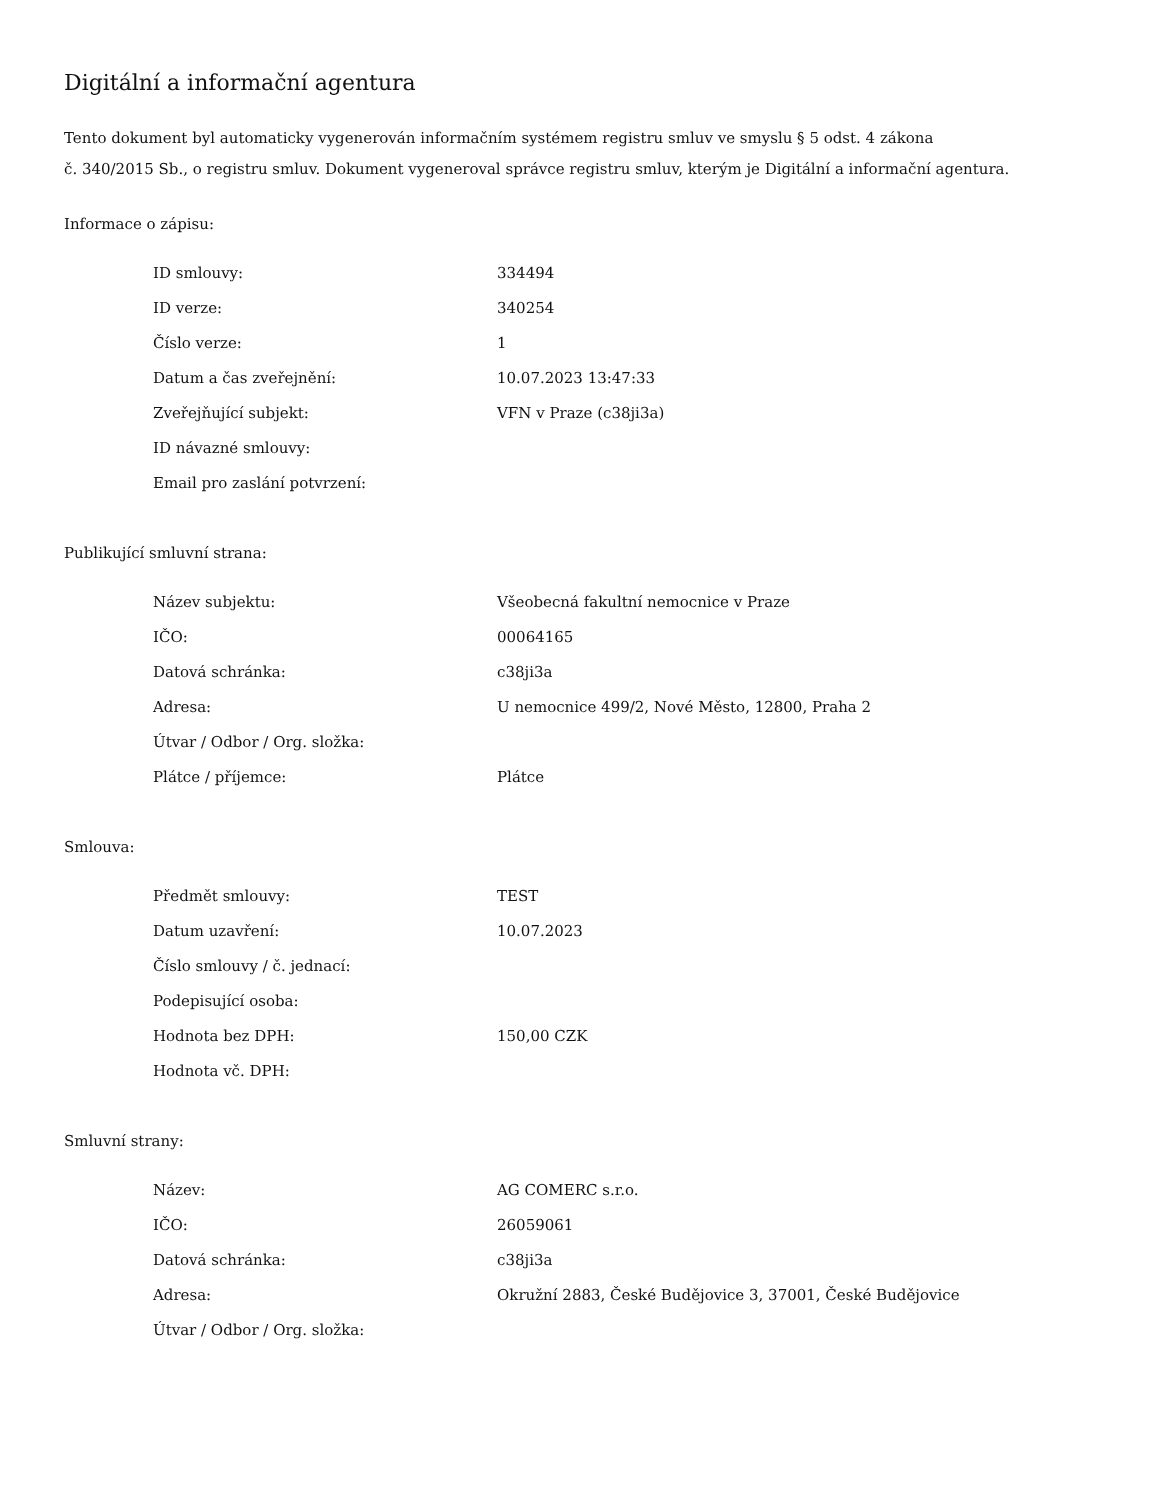Digitální a informační agentura
Tento dokument byl automaticky vygenerován informačním systémem registru smluv ve smyslu § 5 odst. 4 zákona
č. 340/2015 Sb., o registru smluv. Dokument vygeneroval správce registru smluv, kterým je Digitální a informační agentura.
Informace o zápisu:
| ID smlouvy: | 334494 |
| ID verze: | 340254 |
| Číslo verze: | 1 |
| Datum a čas zveřejnění: | 10.07.2023 13:47:33 |
| Zveřejňující subjekt: | VFN v Praze (c38ji3a) |
| ID návazné smlouvy: | |
| Email pro zaslání potvrzení: | |
Publikující smluvní strana:
| Název subjektu: | Všeobecná fakultní nemocnice v Praze |
| IČO: | 00064165 |
| Datová schránka: | c38ji3a |
| Adresa: | U nemocnice 499/2, Nové Město, 12800, Praha 2 |
| Útvar / Odbor / Org. složka: | |
| Plátce / příjemce: | Plátce |
Smlouva:
| Předmět smlouvy: | TEST |
| Datum uzavření: | 10.07.2023 |
| Číslo smlouvy / č. jednací: | |
| Podepisující osoba: | |
| Hodnota bez DPH: | 150,00 CZK |
| Hodnota vč. DPH: | |
Smluvní strany:
| Název: | AG COMERC s.r.o. |
| IČO: | 26059061 |
| Datová schránka: | c38ji3a |
| Adresa: | Okružní 2883, České Budějovice 3, 37001, České Budějovice |
| Útvar / Odbor / Org. složka: | |